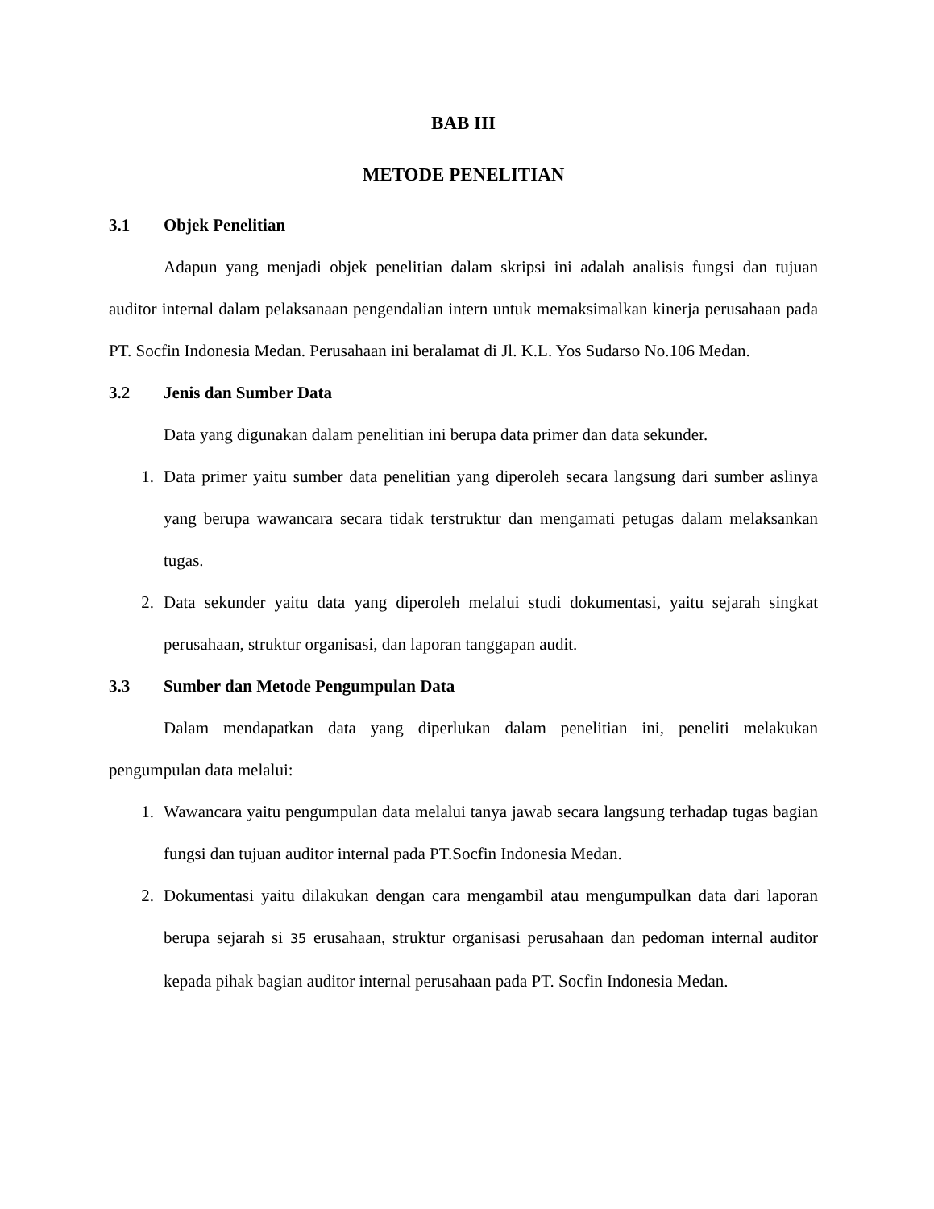BAB III
METODE PENELITIAN
3.1 Objek Penelitian
Adapun yang menjadi objek penelitian dalam skripsi ini adalah analisis fungsi dan tujuan auditor internal dalam pelaksanaan pengendalian intern untuk memaksimalkan kinerja perusahaan pada PT. Socfin Indonesia Medan. Perusahaan ini beralamat di Jl. K.L. Yos Sudarso No.106 Medan.
3.2 Jenis dan Sumber Data
Data yang digunakan dalam penelitian ini berupa data primer dan data sekunder.
1. Data primer yaitu sumber data penelitian yang diperoleh secara langsung dari sumber aslinya yang berupa wawancara secara tidak terstruktur dan mengamati petugas dalam melaksankan tugas.
2. Data sekunder yaitu data yang diperoleh melalui studi dokumentasi, yaitu sejarah singkat perusahaan, struktur organisasi, dan laporan tanggapan audit.
3.3 Sumber dan Metode Pengumpulan Data
Dalam mendapatkan data yang diperlukan dalam penelitian ini, peneliti melakukan pengumpulan data melalui:
1. Wawancara yaitu pengumpulan data melalui tanya jawab secara langsung terhadap tugas bagian fungsi dan tujuan auditor internal pada PT.Socfin Indonesia Medan.
2. Dokumentasi yaitu dilakukan dengan cara mengambil atau mengumpulkan data dari laporan berupa sejarah si 35 erusahaan, struktur organisasi perusahaan dan pedoman internal auditor kepada pihak bagian auditor internal perusahaan pada PT. Socfin Indonesia Medan.